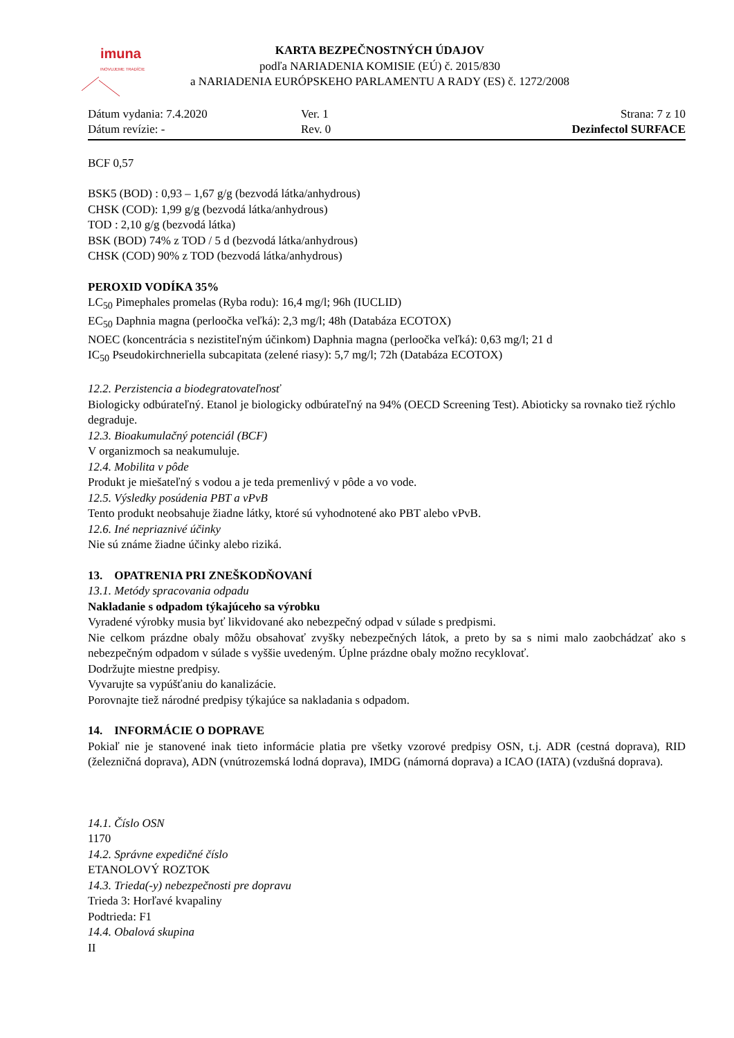imuna
INOVUJEME TRADÍCIE
KARTA BEZPEČNOSTNÝCH ÚDAJOV
podľa NARIADENIA KOMISIE (EÚ) č. 2015/830
a NARIADENIA EURÓPSKEHO PARLAMENTU A RADY (ES) č. 1272/2008
Dátum vydania: 7.4.2020
Dátum revízie: -
Ver. 1
Rev. 0
Strana: 7 z 10
Dezinfectol SURFACE
BCF 0,57
BSK5 (BOD) : 0,93 – 1,67 g/g (bezvodá látka/anhydrous)
CHSK (COD): 1,99 g/g (bezvodá látka/anhydrous)
TOD : 2,10 g/g (bezvodá látka)
BSK (BOD) 74% z TOD / 5 d (bezvodá látka/anhydrous)
CHSK (COD) 90% z TOD (bezvodá látka/anhydrous)
PEROXID VODÍKA 35%
LC<sub>50</sub> Pimephales promelas (Ryba rodu): 16,4 mg/l; 96h (IUCLID)
EC<sub>50</sub> Daphnia magna (perloočka veľká): 2,3 mg/l; 48h (Databáza ECOTOX)
NOEC (koncentrácia s nezistiteľným účinkom) Daphnia magna (perloočka veľká): 0,63 mg/l; 21 d
IC<sub>50</sub> Pseudokirchneriella subcapitata (zelené riasy): 5,7 mg/l; 72h (Databáza ECOTOX)
12.2. Perzistencia a biodegratovateľnosť
Biologicky odbúrateľný. Etanol je biologicky odbúrateľný na 94% (OECD Screening Test). Abioticky sa rovnako tiež rýchlo degraduje.
12.3. Bioakumulačný potenciál (BCF)
V organizmoch sa neakumuluje.
12.4. Mobilita v pôde
Produkt je miešateľný s vodou a je teda premenlivý v pôde a vo vode.
12.5. Výsledky posúdenia PBT a vPvB
Tento produkt neobsahuje žiadne látky, ktoré sú vyhodnotené ako PBT alebo vPvB.
12.6. Iné nepriaznivé účinky
Nie sú známe žiadne účinky alebo riziká.
13. OPATRENIA PRI ZNEŠKODŇOVANÍ
13.1. Metódy spracovania odpadu
Nakladanie s odpadom týkajúceho sa výrobku
Vyradené výrobky musia byť likvidované ako nebezpečný odpad v súlade s predpismi.
Nie celkom prázdne obaly môžu obsahovať zvyšky nebezpečných látok, a preto by sa s nimi malo zaobchádzať ako s nebezpečným odpadom v súlade s vyššie uvedeným. Úplne prázdne obaly možno recyklovať.
Dodržujte miestne predpisy.
Vyvarujte sa vypúšťaniu do kanalizácie.
Porovnajte tiež národné predpisy týkajúce sa nakladania s odpadom.
14. INFORMÁCIE O DOPRAVE
Pokiaľ nie je stanovené inak tieto informácie platia pre všetky vzorové predpisy OSN, t.j. ADR (cestná doprava), RID (železničná doprava), ADN (vnútrozemská lodná doprava), IMDG (námorná doprava) a ICAO (IATA) (vzdušná doprava).
14.1. Číslo OSN
1170
14.2. Správne expedičné číslo
ETANOLOVÝ ROZTOK
14.3. Trieda(-y) nebezpečnosti pre dopravu
Trieda 3: Horľavé kvapaliny
Podtrieda: F1
14.4. Obalová skupina
II